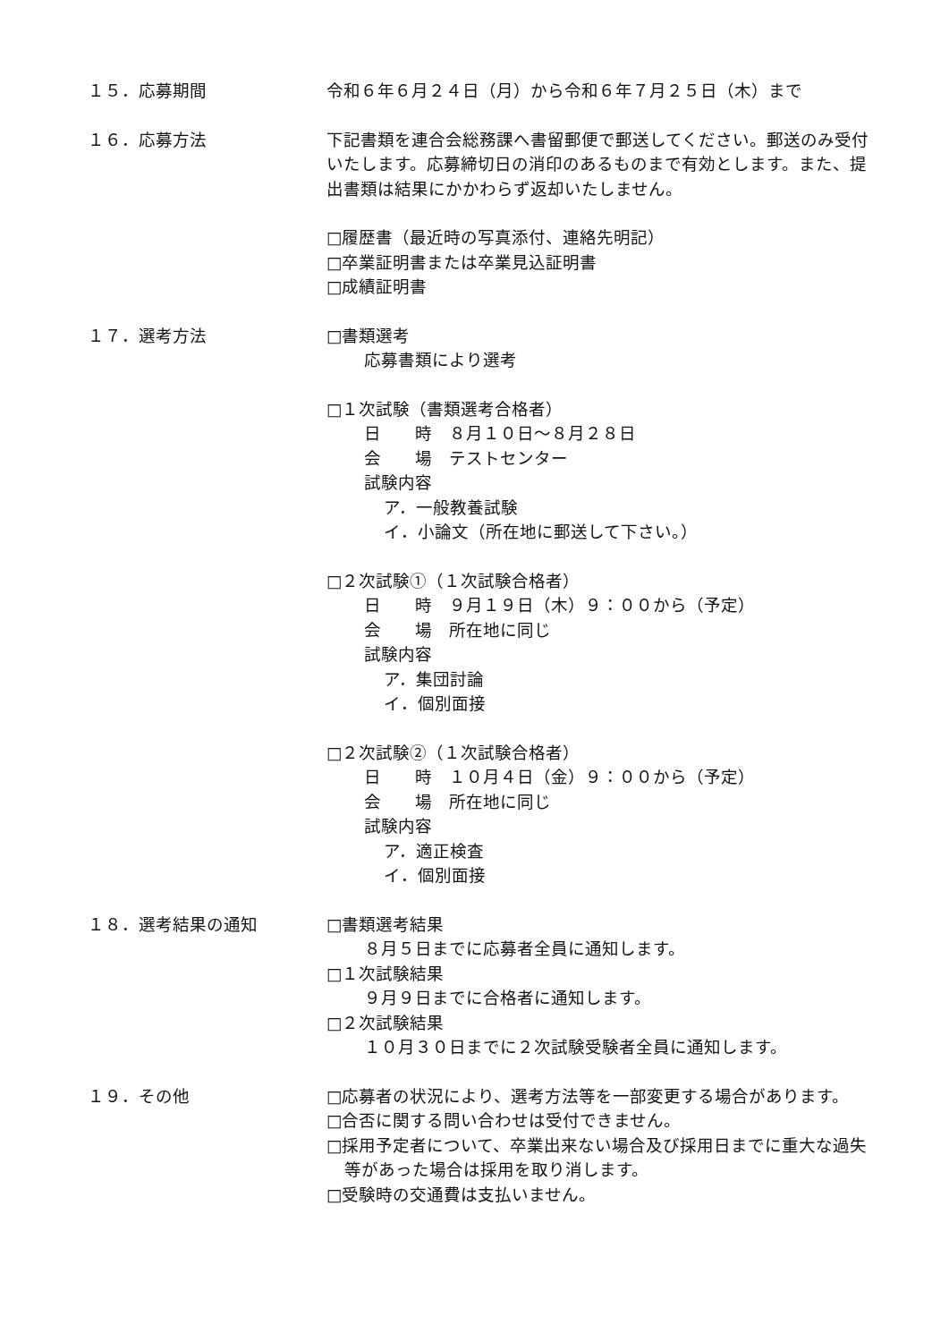１５．応募期間 令和６年６月２４日（月）から令和６年７月２５日（木）まで
１６．応募方法 下記書類を連合会総務課へ書留郵便で郵送してください。郵送のみ受付いたします。応募締切日の消印のあるものまで有効とします。また、提出書類は結果にかかわらず返却いたしません。
□履歴書（最近時の写真添付、連絡先明記）
□卒業証明書または卒業見込証明書
□成績証明書
１７．選考方法 □書類選考
応募書類により選考
□１次試験（書類選考合格者）
日　　時　８月１０日～８月２８日
会　　場　テストセンター
試験内容
ア．一般教養試験
イ．小論文（所在地に郵送して下さい。）
□２次試験①（１次試験合格者）
日　　時　９月１９日（木）９：００から（予定）
会　　場　所在地に同じ
試験内容
ア．集団討論
イ．個別面接
□２次試験②（１次試験合格者）
日　　時　１０月４日（金）９：００から（予定）
会　　場　所在地に同じ
試験内容
ア．適正検査
イ．個別面接
１８．選考結果の通知 □書類選考結果
８月５日までに応募者全員に通知します。
□１次試験結果
９月９日までに合格者に通知します。
□２次試験結果
１０月３０日までに２次試験受験者全員に通知します。
１９．その他 □応募者の状況により、選考方法等を一部変更する場合があります。
□合否に関する問い合わせは受付できません。
□採用予定者について、卒業出来ない場合及び採用日までに重大な過失等があった場合は採用を取り消します。
□受験時の交通費は支払いません。